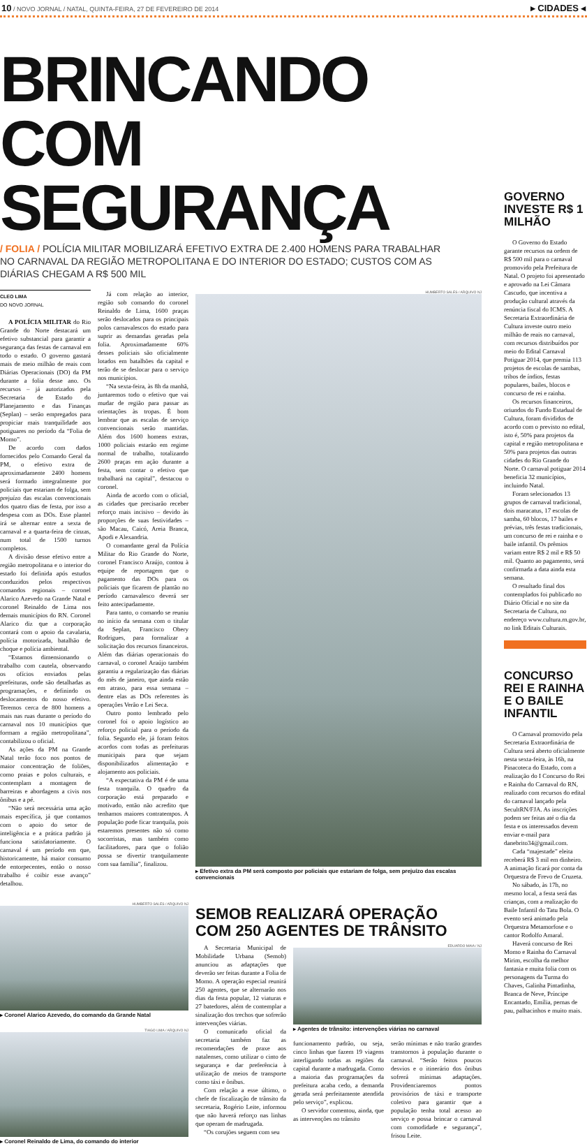10 / NOVO JORNAL / NATAL, QUINTA-FEIRA, 27 DE FEVEREIRO DE 2014 ▸ CIDADES ◂
BRINCANDO
COM SEGURANÇA
/ FOLIA / POLÍCIA MILITAR MOBILIZARÁ EFETIVO EXTRA DE 2.400 HOMENS PARA TRABALHAR NO CARNAVAL DA REGIÃO METROPOLITANA E DO INTERIOR DO ESTADO; CUSTOS COM AS DIÁRIAS CHEGAM A R$ 500 MIL
CLEO LIMA
DO NOVO JORNAL
A POLÍCIA MILITAR do Rio Grande do Norte destacará um efetivo substancial para garantir a segurança das festas de carnaval em todo o estado. O governo gastará mais de meio milhão de reais com Diárias Operacionais (DO) da PM durante a folia desse ano. Os recursos – já autorizados pela Secretaria de Estado do Planejamento e das Finanças (Seplan) – serão empregados para propiciar mais tranquilidade aos potiguares no período da “Folia de Momo”.
De acordo com dados fornecidos pelo Comando Geral da PM, o efetivo extra de aproximadamente 2400 homens será formado integralmente por policiais que estariam de folga, sem prejuízo das escalas convencionais dos quatro dias de festa, por isso a despesa com as DOs. Esse plantel irá se alternar entre a sexta de carnaval e a quarta-feira de cinzas, num total de 1500 turnos completos.
A divisão desse efetivo entre a região metropolitana e o interior do estado foi definida após estudos conduzidos pelos respectivos comandos regionais – coronel Alarico Azevedo na Grande Natal e coronel Reinaldo de Lima nos demais municípios do RN. Coronel Alarico diz que a corporação contará com o apoio da cavalaria, polícia motorizada, batalhão de choque e polícia ambiental.
“Estamos dimensionando o trabalho com cautela, observando os ofícios enviados pelas prefeituras, onde são detalhadas as programações, e definindo os deslocamentos do nosso efetivo. Teremos cerca de 800 homens a mais nas ruas durante o período do carnaval nos 10 municípios que formam a região metropolitana”, contabilizou o oficial.
As ações da PM na Grande Natal terão foco nos pontos de maior concentração de foliões, como praias e polos culturais, e contemplam a montagem de barreiras e abordagens a civis nos ônibus e a pé.
“Não será necessária uma ação mais específica, já que contamos com o apoio do setor de inteligência e a prática padrão já funciona satisfatoriamente. O carnaval é um período em que, historicamente, há maior consumo de entorpecentes, então o nosso trabalho é coibir esse avanço” detalhou.
Já com relação ao interior, região sob comando do coronel Reinaldo de Lima, 1600 praças serão deslocados para os principais polos carnavalescos do estado para suprir as demandas geradas pela folia. Aproximadamente 60% desses policiais são oficialmente lotados em batalhões da capital e terão de se deslocar para o serviço nos municípios.
“Na sexta-feira, às 8h da manhã, juntaremos todo o efetivo que vai mudar de região para passar as orientações às tropas. É bom lembrar que as escalas de serviço convencionais serão mantidas. Além dos 1600 homens extras, 1000 policiais estarão em regime normal de trabalho, totalizando 2600 praças em ação durante a festa, sem contar o efetivo que trabalhará na capital”, destacou o coronel.
Ainda de acordo com o oficial, as cidades que precisarão receber reforço mais incisivo – devido às proporções de suas festividades – são Macau, Caicó, Areia Branca, Apodi e Alexandria.
O comandante geral da Polícia Militar do Rio Grande do Norte, coronel Francisco Araújo, contou à equipe de reportagem que o pagamento das DOs para os policiais que ficarem de plantão no período carnavalesco deverá ser feito antecipadamente.
Para tanto, o comando se reuniu no início da semana com o titular da Seplan, Francisco Obery Rodrigues, para formalizar a solicitação dos recursos financeiros. Além das diárias operacionais do carnaval, o coronel Araújo também garantiu a regularização das diárias do mês de janeiro, que ainda estão em atraso, para essa semana – dentre elas as DOs referentes às operações Verão e Lei Seca.
Outro ponto lembrado pelo coronel foi o apoio logístico ao reforço policial para o período da folia. Segundo ele, já foram feitos acordos com todas as prefeituras municipais para que sejam disponibilizados alimentação e alojamento aos policiais.
“A expectativa da PM é de uma festa tranquila. O quadro da corporação está preparado e motivado, então não acredito que tenhamos maiores contratempos. A população pode ficar tranquila, pois estaremos presentes não só como socorristas, mas também como facilitadores, para que o folião possa se divertir tranquilamente com sua família”, finalizou.
HUMBERTO SALES / ARQUIVO NJ
▸ Efetivo extra da PM será composto por policiais que estariam de folga, sem prejuízo das escalas convencionais
HUMBERTO SALES / ARQUIVO NJ
▸ Coronel Alarico Azevedo, do comando da Grande Natal
TIAGO LIMA / ARQUIVO NJ
▸ Coronel Reinaldo de Lima, do comando do interior
SEMOB REALIZARÁ OPERAÇÃO
COM 250 AGENTES DE TRÂNSITO
A Secretaria Municipal de Mobilidade Urbana (Semob) anunciou as adaptações que deverão ser feitas durante a Folia de Momo. A operação especial reunirá 250 agentes, que se alternarão nos dias da festa popular, 12 viaturas e 27 batedores, além de contemplar a sinalização dos trechos que sofrerão intervenções viárias.
O comunicado oficial da secretaria também faz as recomendações de praxe aos natalenses, como utilizar o cinto de segurança e dar preferência à utilização de meios de transporte como táxi e ônibus.
Com relação a esse último, o chefe de fiscalização de trânsito da secretaria, Rogério Leite, informou que não haverá reforço nas linhas que operam de madrugada.
“Os corujões seguem com seu
EDUARDO MAIA / NJ
▸ Agentes de trânsito: intervenções viárias no carnaval
funcionamento padrão, ou seja, cinco linhas que fazem 19 viagens interligando todas as regiões da capital durante a madrugada. Como a maioria das programações da prefeitura acaba cedo, a demanda gerada será perfeitamente atendida pelo serviço”, explicou.
O servidor comentou, ainda, que as intervenções no trânsito
serão mínimas e não trarão grandes transtornos à população durante o carnaval. “Serão feitos poucos desvios e o itinerário dos ônibus sofrerá mínimas adaptações. Providenciaremos pontos provisórios de táxi e transporte coletivo para garantir que a população tenha total acesso ao serviço e possa brincar o carnaval com comodidade e segurança”, frisou Leite.
GOVERNO INVESTE R$ 1 MILHÃO
O Governo do Estado garante recursos na ordem de R$ 500 mil para o carnaval promovido pela Prefeitura de Natal. O projeto foi apresentado e aprovado na Lei Câmara Cascudo, que incentiva a produção cultural através da renúncia fiscal do ICMS. A Secretaria Extraordinária de Cultura investe outro meio milhão de reais no carnaval, com recursos distribuídos por meio do Edital Carnaval Potiguar 2014, que premia 113 projetos de escolas de sambas, tribos de índios, festas populares, bailes, blocos e concurso de rei e rainha.
Os recursos financeiros, oriundos do Fundo Estadual de Cultura, foram divididos de acordo com o previsto no edital, isto é, 50% para projetos da capital e região metropolitana e 50% para projetos das outras cidades do Rio Grande do Norte. O carnaval potiguar 2014 beneficia 32 municípios, incluindo Natal.
Foram selecionados 13 grupos de carnaval tradicional, dois maracatus, 17 escolas de samba, 60 blocos, 17 bailes e prévias, três festas tradicionais, um concurso de rei e rainha e o baile infantil. Os prêmios variam entre R$ 2 mil e R$ 50 mil. Quanto ao pagamento, será confirmada a data ainda esta semana.
O resultado final dos contemplados foi publicado no Diário Oficial e no site da Secretaria de Cultura, no endereço www.cultura.rn.gov.br, no link Editais Culturais.
CONCURSO REI E RAINHA E O BAILE INFANTIL
O Carnaval promovido pela Secretaria Extraordinária de Cultura será aberto oficialmente nesta sexta-feira, às 16h, na Pinacoteca do Estado, com a realização do I Concurso do Rei e Rainha do Carnaval do RN, realizado com recursos do edital do carnaval lançado pela SecultRN/FJA. As inscrições podem ser feitas até o dia da festa e os interessados devem enviar e-mail para danebrito34@gmail.com.
Cada “majestade” eleita receberá R$ 3 mil em dinheiro. A animação ficará por conta da Orquestra de Frevo de Cruzeta.
No sábado, às 17h, no mesmo local, a festa será das crianças, com a realização do Baile Infantil do Tatu Bola. O evento será animado pela Orquestra Metamorfose e o cantor Rodolfo Amaral.
Haverá concurso de Rei Momo e Rainha do Carnaval Mirim, escolha da melhor fantasia e muita folia com os personagens da Turma do Chaves, Galinha Pintadinha, Branca de Neve, Príncipe Encantado, Emília, pernas de pau, palhacinhos e muito mais.